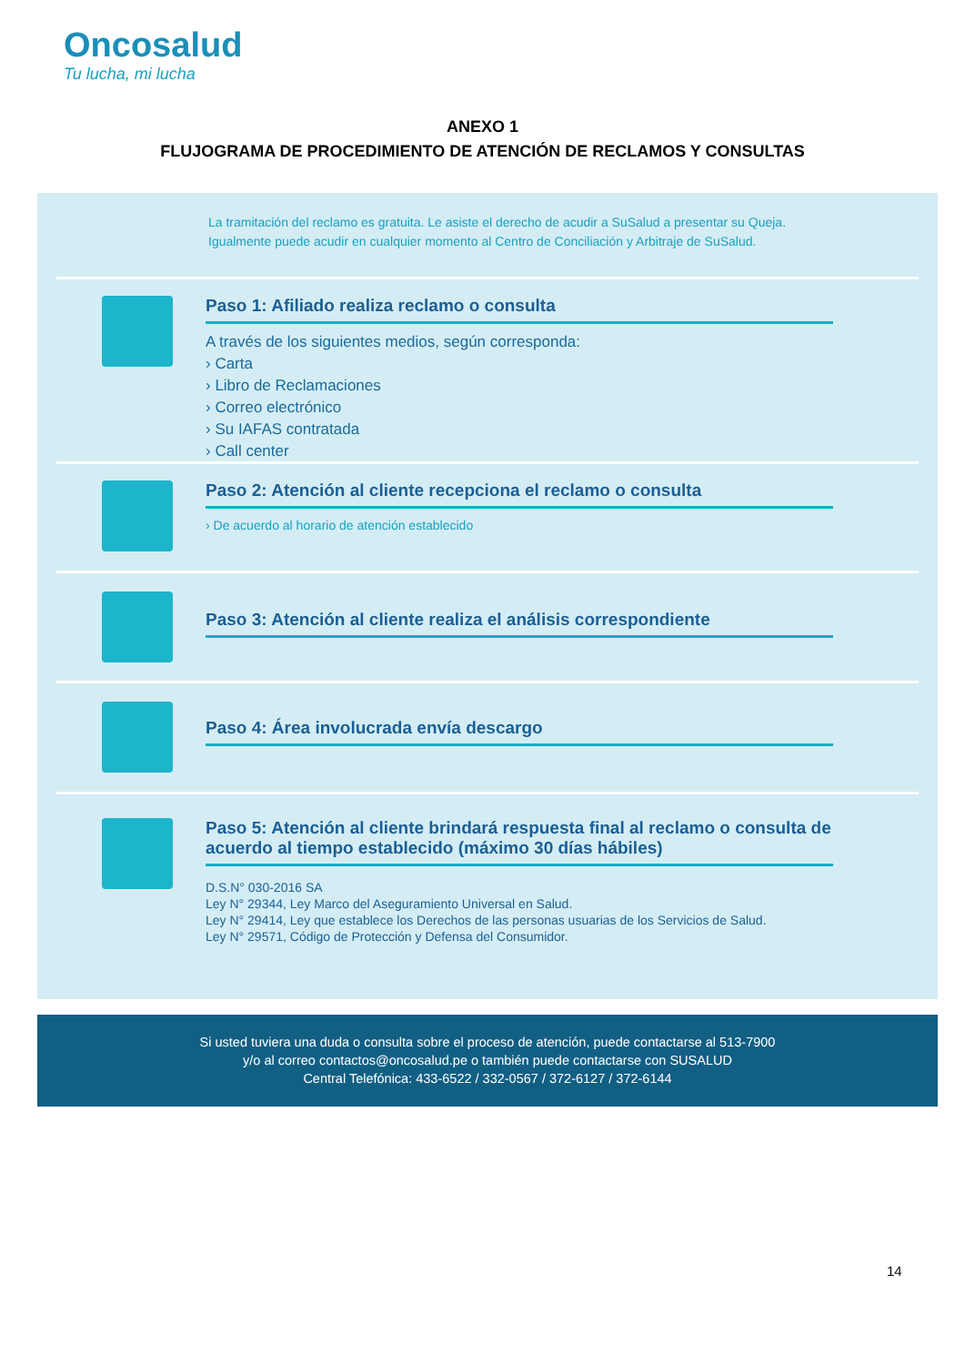Oncosalud
Tu lucha, mi lucha
ANEXO 1
FLUJOGRAMA DE PROCEDIMIENTO DE ATENCIÓN DE RECLAMOS Y CONSULTAS
La tramitación del reclamo es gratuita. Le asiste el derecho de acudir a SuSalud a presentar su Queja.
Igualmente puede acudir en cualquier momento al Centro de Conciliación y Arbitraje de SuSalud.
Paso 1: Afiliado realiza reclamo o consulta
A través de los siguientes medios, según corresponda:
› Carta
› Libro de Reclamaciones
› Correo electrónico
› Su IAFAS contratada
› Call center
Paso 2: Atención al cliente recepciona el reclamo o consulta
› De acuerdo al horario de atención establecido
Paso 3: Atención al cliente realiza el análisis correspondiente
Paso 4: Área involucrada envía descargo
Paso 5: Atención al cliente brindará respuesta final al reclamo o consulta de acuerdo al tiempo establecido (máximo 30 días hábiles)
D.S.N° 030-2016 SA
Ley N° 29344, Ley Marco del Aseguramiento Universal en Salud.
Ley N° 29414, Ley que establece los Derechos de las personas usuarias de los Servicios de Salud.
Ley N° 29571, Código de Protección y Defensa del Consumidor.
Si usted tuviera una duda o consulta sobre el proceso de atención, puede contactarse al 513-7900
y/o al correo contactos@oncosalud.pe o también puede contactarse con SUSALUD
Central Telefónica: 433-6522 / 332-0567 / 372-6127 / 372-6144
14